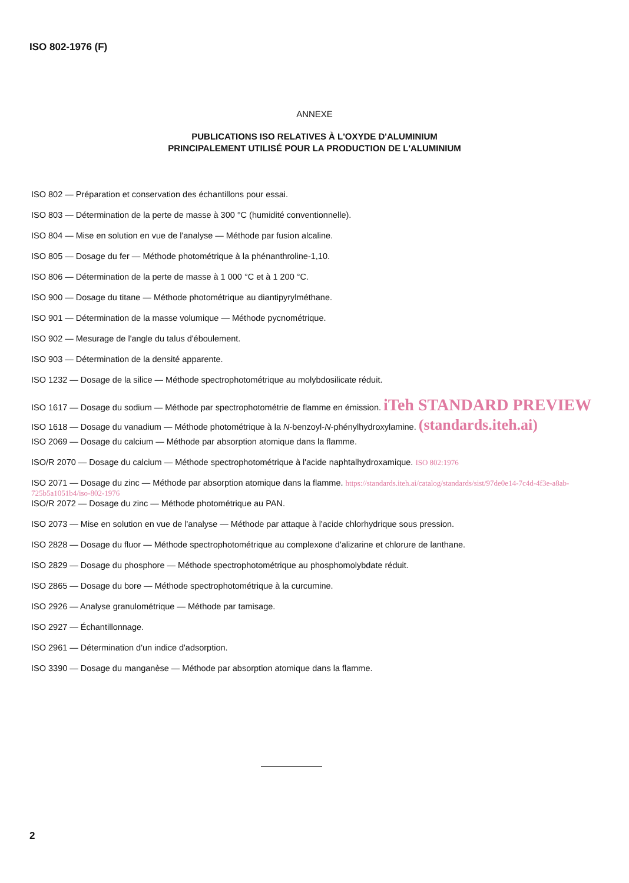ISO 802-1976 (F)
ANNEXE
PUBLICATIONS ISO RELATIVES À L'OXYDE D'ALUMINIUM
PRINCIPALEMENT UTILISÉ POUR LA PRODUCTION DE L'ALUMINIUM
ISO 802 — Préparation et conservation des échantillons pour essai.
ISO 803 — Détermination de la perte de masse à 300 °C (humidité conventionnelle).
ISO 804 — Mise en solution en vue de l'analyse — Méthode par fusion alcaline.
ISO 805 — Dosage du fer — Méthode photométrique à la phénanthroline-1,10.
ISO 806 — Détermination de la perte de masse à 1 000 °C et à 1 200 °C.
ISO 900 — Dosage du titane — Méthode photométrique au diantipyrylméthane.
ISO 901 — Détermination de la masse volumique — Méthode pycnométrique.
ISO 902 — Mesurage de l'angle du talus d'éboulement.
ISO 903 — Détermination de la densité apparente.
ISO 1232 — Dosage de la silice — Méthode spectrophotométrique au molybdosilicate réduit.
ISO 1617 — Dosage du sodium — Méthode par spectrophotométrie de flamme en émission. iTeh STANDARD PREVIEW
ISO 1618 — Dosage du vanadium — Méthode photométrique à la N-benzoyl-N-phénylhydroxylamine. (standards.iteh.ai)
ISO 2069 — Dosage du calcium — Méthode par absorption atomique dans la flamme.
ISO/R 2070 — Dosage du calcium — Méthode spectrophotométrique à l'acide naphtalhydroxamique. ISO 802:1976
ISO 2071 — Dosage du zinc — Méthode par absorption atomique dans la flamme. https://standards.iteh.ai/catalog/standards/sist/97de0e14-7c4d-4f3e-a8ab-725b5a1051b4/iso-802-1976
ISO/R 2072 — Dosage du zinc — Méthode photométrique au PAN.
ISO 2073 — Mise en solution en vue de l'analyse — Méthode par attaque à l'acide chlorhydrique sous pression.
ISO 2828 — Dosage du fluor — Méthode spectrophotométrique au complexone d'alizarine et chlorure de lanthane.
ISO 2829 — Dosage du phosphore — Méthode spectrophotométrique au phosphomolybdate réduit.
ISO 2865 — Dosage du bore — Méthode spectrophotométrique à la curcumine.
ISO 2926 — Analyse granulométrique — Méthode par tamisage.
ISO 2927 — Échantillonnage.
ISO 2961 — Détermination d'un indice d'adsorption.
ISO 3390 — Dosage du manganèse — Méthode par absorption atomique dans la flamme.
2